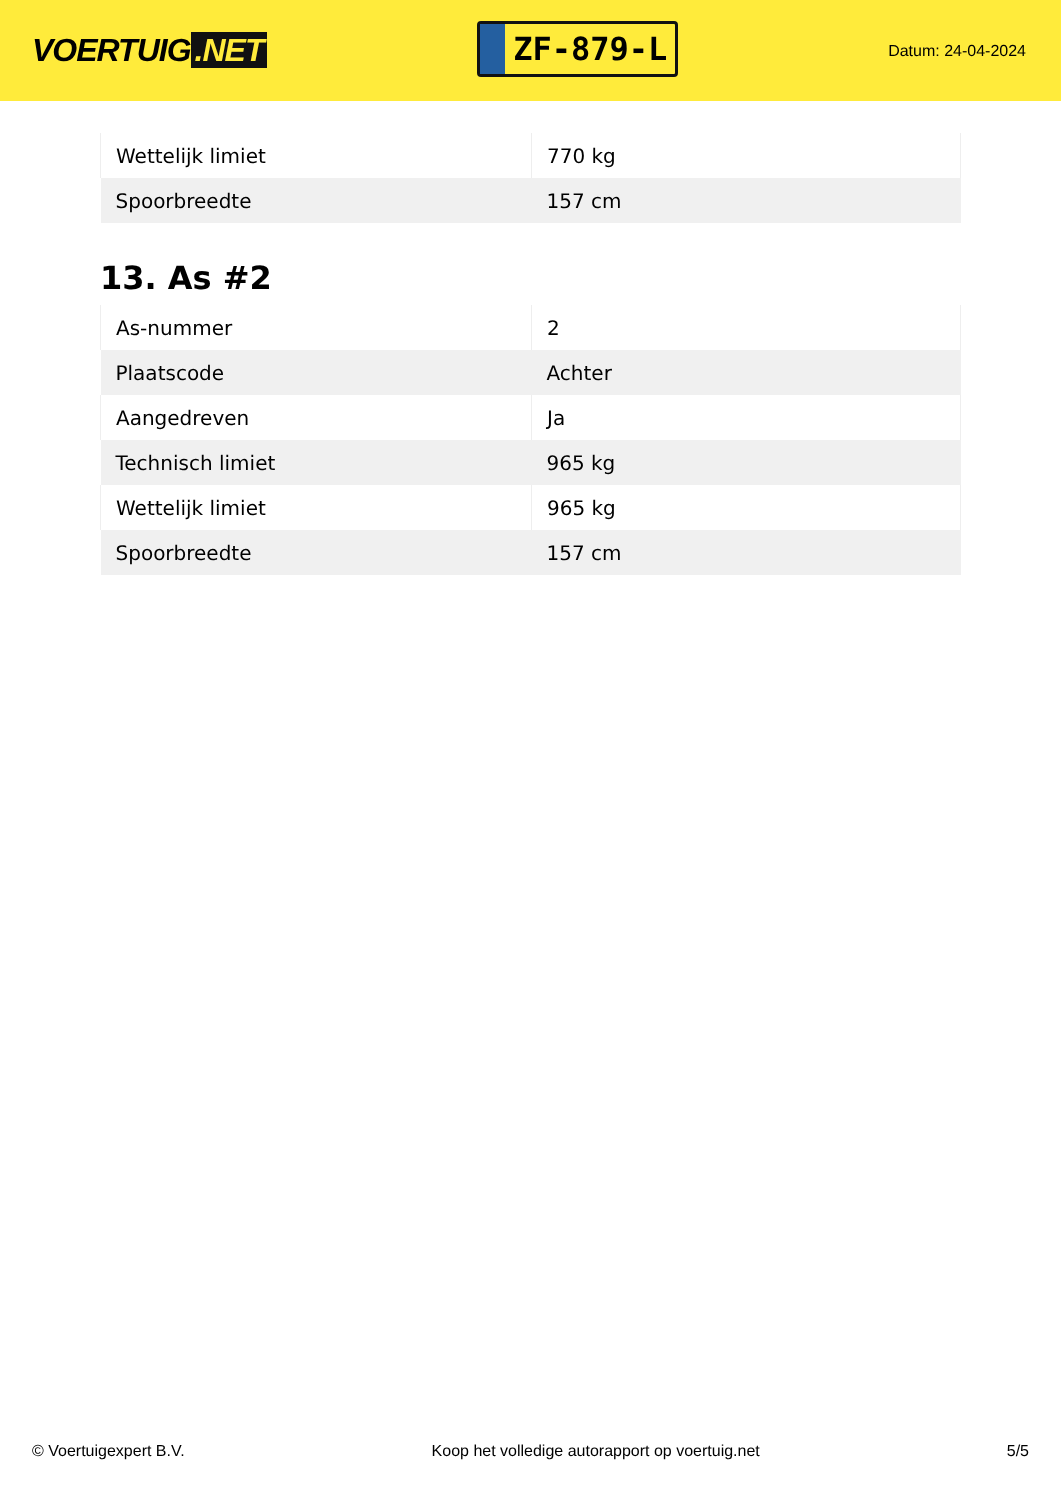VOERTUIG.NET
ZF-879-L
Datum: 24-04-2024
| Wettelijk limiet | 770 kg |
| Spoorbreedte | 157 cm |
13. As #2
| As-nummer | 2 |
| Plaatscode | Achter |
| Aangedreven | Ja |
| Technisch limiet | 965 kg |
| Wettelijk limiet | 965 kg |
| Spoorbreedte | 157 cm |
© Voertuigexpert B.V. Koop het volledige autorapport op voertuig.net 5/5